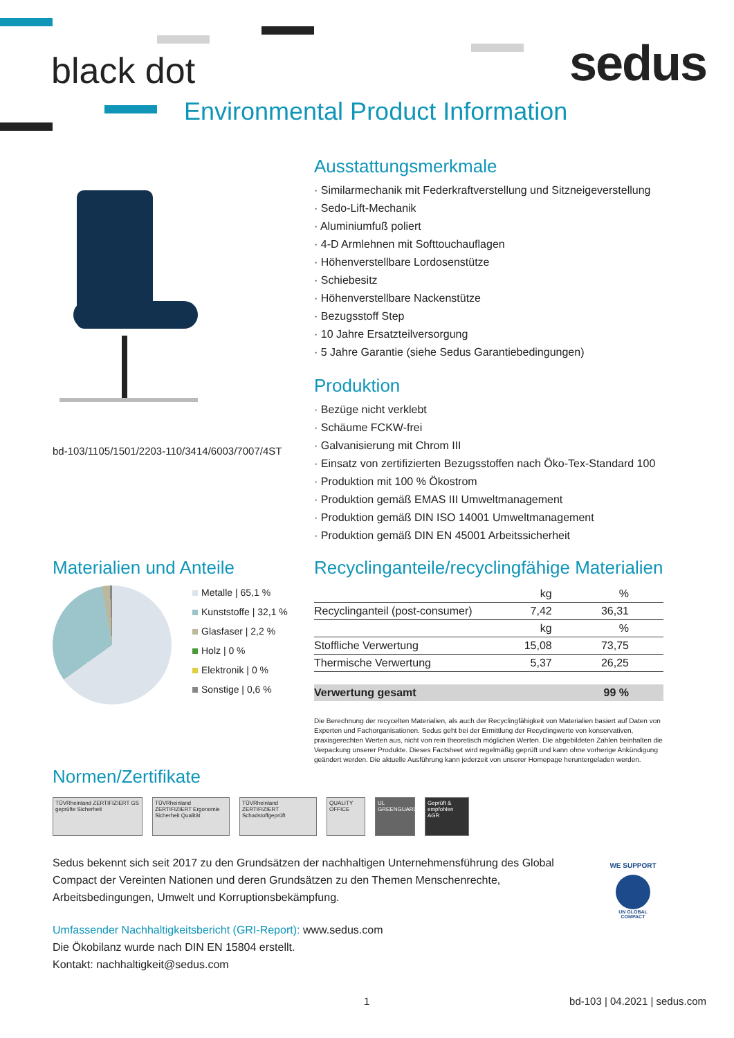black dot sedus
Environmental Product Information
bd-103/1105/1501/2203-110/3414/6003/7007/4ST
Ausstattungsmerkmale
· Similarmechanik mit Federkraftverstellung und Sitzneigeverstellung
· Sedo-Lift-Mechanik
· Aluminiumfuß poliert
· 4-D Armlehnen mit Softtouchauflagen
· Höhenverstellbare Lordosenstütze
· Schiebesitz
· Höhenverstellbare Nackenstütze
· Bezugsstoff Step
· 10 Jahre Ersatzteilversorgung
· 5 Jahre Garantie (siehe Sedus Garantiebedingungen)
Produktion
· Bezüge nicht verklebt
· Schäume FCKW-frei
· Galvanisierung mit Chrom III
· Einsatz von zertifizierten Bezugsstoffen nach Öko-Tex-Standard 100
· Produktion mit 100 % Ökostrom
· Produktion gemäß EMAS III Umweltmanagement
· Produktion gemäß DIN ISO 14001 Umweltmanagement
· Produktion gemäß DIN EN 45001 Arbeitssicherheit
Materialien und Anteile
Metalle | 65,1 %
Kunststoffe | 32,1 %
Glasfaser | 2,2 %
Holz | 0 %
Elektronik | 0 %
Sonstige | 0,6 %
Recyclinganteile/recyclingfähige Materialien
| | kg | % |
| --- | --- | --- |
| Recyclinganteil (post-consumer) | 7,42 | 36,31 |
| | kg | % |
| Stoffliche Verwertung | 15,08 | 73,75 |
| Thermische Verwertung | 5,37 | 26,25 |
| Verwertung gesamt | | 99 % |
Die Berechnung der recycelten Materialien, als auch der Recyclingfähigkeit von Materialien basiert auf Daten von Experten und Fachorganisationen. Sedus geht bei der Ermittlung der Recyclingwerte von konservativen, praxisgerechten Werten aus, nicht von rein theoretisch möglichen Werten. Die abgebildeten Zahlen beinhalten die Verpackung unserer Produkte. Dieses Factsheet wird regelmäßig geprüft und kann ohne vorherige Ankündigung geändert werden. Die aktuelle Ausführung kann jederzeit von unserer Homepage heruntergeladen werden.
Normen/Zertifikate
TÜVRheinland ZERTIFIZIERT GS geprüfte Sicherheit TÜVRheinland ZERTIFIZIERT Ergonomie Sicherheit Qualität TÜVRheinland ZERTIFIZIERT Schadstoffgeprüft QUALITY OFFICE UL GREENGUARD Geprüft & empfohlen AGR
Sedus bekennt sich seit 2017 zu den Grundsätzen der nachhaltigen Unternehmensführung des Global Compact der Vereinten Nationen und deren Grundsätzen zu den Themen Menschenrechte, Arbeitsbedingungen, Umwelt und Korruptionsbekämpfung.
Umfassender Nachhaltigkeitsbericht (GRI-Report): www.sedus.com
Die Ökobilanz wurde nach DIN EN 15804 erstellt.
Kontakt: nachhaltigkeit@sedus.com
WE SUPPORT
UN GLOBAL COMPACT
1 bd-103 | 04.2021 | sedus.com